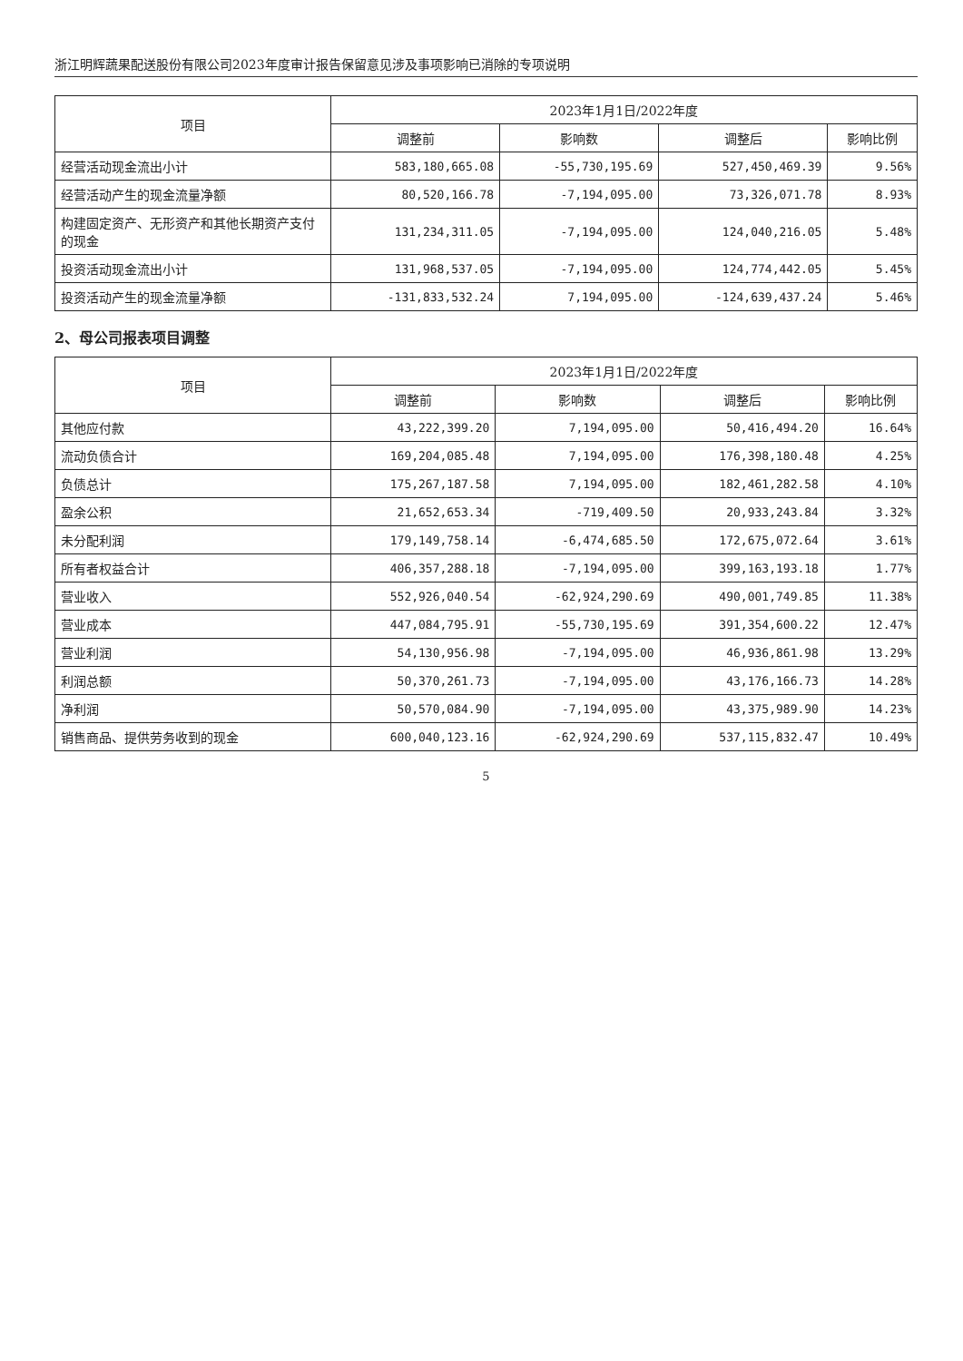浙江明辉蔬果配送股份有限公司2023年度审计报告保留意见涉及事项影响已消除的专项说明
| 项目 | 2023年1月1日/2022年度 | | | |
| --- | --- | --- | --- | --- |
| | 调整前 | 影响数 | 调整后 | 影响比例 |
| 经营活动现金流出小计 | 583,180,665.08 | -55,730,195.69 | 527,450,469.39 | 9.56% |
| 经营活动产生的现金流量净额 | 80,520,166.78 | -7,194,095.00 | 73,326,071.78 | 8.93% |
| 构建固定资产、无形资产和其他长期资产支付的现金 | 131,234,311.05 | -7,194,095.00 | 124,040,216.05 | 5.48% |
| 投资活动现金流出小计 | 131,968,537.05 | -7,194,095.00 | 124,774,442.05 | 5.45% |
| 投资活动产生的现金流量净额 | -131,833,532.24 | 7,194,095.00 | -124,639,437.24 | 5.46% |
2、母公司报表项目调整
| 项目 | 2023年1月1日/2022年度 | | | |
| --- | --- | --- | --- | --- |
| | 调整前 | 影响数 | 调整后 | 影响比例 |
| 其他应付款 | 43,222,399.20 | 7,194,095.00 | 50,416,494.20 | 16.64% |
| 流动负债合计 | 169,204,085.48 | 7,194,095.00 | 176,398,180.48 | 4.25% |
| 负债总计 | 175,267,187.58 | 7,194,095.00 | 182,461,282.58 | 4.10% |
| 盈余公积 | 21,652,653.34 | -719,409.50 | 20,933,243.84 | 3.32% |
| 未分配利润 | 179,149,758.14 | -6,474,685.50 | 172,675,072.64 | 3.61% |
| 所有者权益合计 | 406,357,288.18 | -7,194,095.00 | 399,163,193.18 | 1.77% |
| 营业收入 | 552,926,040.54 | -62,924,290.69 | 490,001,749.85 | 11.38% |
| 营业成本 | 447,084,795.91 | -55,730,195.69 | 391,354,600.22 | 12.47% |
| 营业利润 | 54,130,956.98 | -7,194,095.00 | 46,936,861.98 | 13.29% |
| 利润总额 | 50,370,261.73 | -7,194,095.00 | 43,176,166.73 | 14.28% |
| 净利润 | 50,570,084.90 | -7,194,095.00 | 43,375,989.90 | 14.23% |
| 销售商品、提供劳务收到的现金 | 600,040,123.16 | -62,924,290.69 | 537,115,832.47 | 10.49% |
5